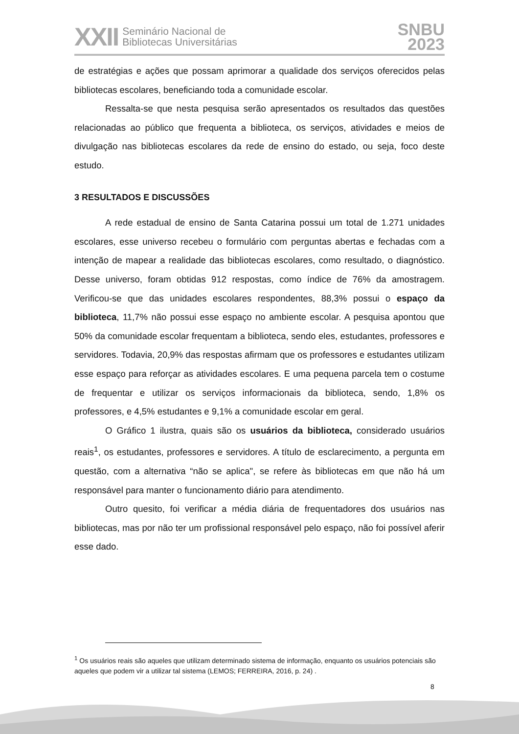XXII Seminário Nacional de
Bibliotecas Universitárias
SNBU
2023
de estratégias e ações que possam aprimorar a qualidade dos serviços oferecidos pelas bibliotecas escolares, beneficiando toda a comunidade escolar.
Ressalta-se que nesta pesquisa serão apresentados os resultados das questões relacionadas ao público que frequenta a biblioteca, os serviços, atividades e meios de divulgação nas bibliotecas escolares da rede de ensino do estado, ou seja, foco deste estudo.
3 RESULTADOS E DISCUSSÕES
A rede estadual de ensino de Santa Catarina possui um total de 1.271 unidades escolares, esse universo recebeu o formulário com perguntas abertas e fechadas com a intenção de mapear a realidade das bibliotecas escolares, como resultado, o diagnóstico. Desse universo, foram obtidas 912 respostas, como índice de 76% da amostragem. Verificou-se que das unidades escolares respondentes, 88,3% possui o espaço da biblioteca, 11,7% não possui esse espaço no ambiente escolar. A pesquisa apontou que 50% da comunidade escolar frequentam a biblioteca, sendo eles, estudantes, professores e servidores. Todavia, 20,9% das respostas afirmam que os professores e estudantes utilizam esse espaço para reforçar as atividades escolares. E uma pequena parcela tem o costume de frequentar e utilizar os serviços informacionais da biblioteca, sendo, 1,8% os professores, e 4,5% estudantes e 9,1% a comunidade escolar em geral.
O Gráfico 1 ilustra, quais são os usuários da biblioteca, considerado usuários reais<sup>1</sup>, os estudantes, professores e servidores. A título de esclarecimento, a pergunta em questão, com a alternativa “não se aplica", se refere às bibliotecas em que não há um responsável para manter o funcionamento diário para atendimento.
Outro quesito, foi verificar a média diária de frequentadores dos usuários nas bibliotecas, mas por não ter um profissional responsável pelo espaço, não foi possível aferir esse dado.
<sup>1</sup> Os usuários reais são aqueles que utilizam determinado sistema de informação, enquanto os usuários potenciais são aqueles que podem vir a utilizar tal sistema (LEMOS; FERREIRA, 2016, p. 24) .
8